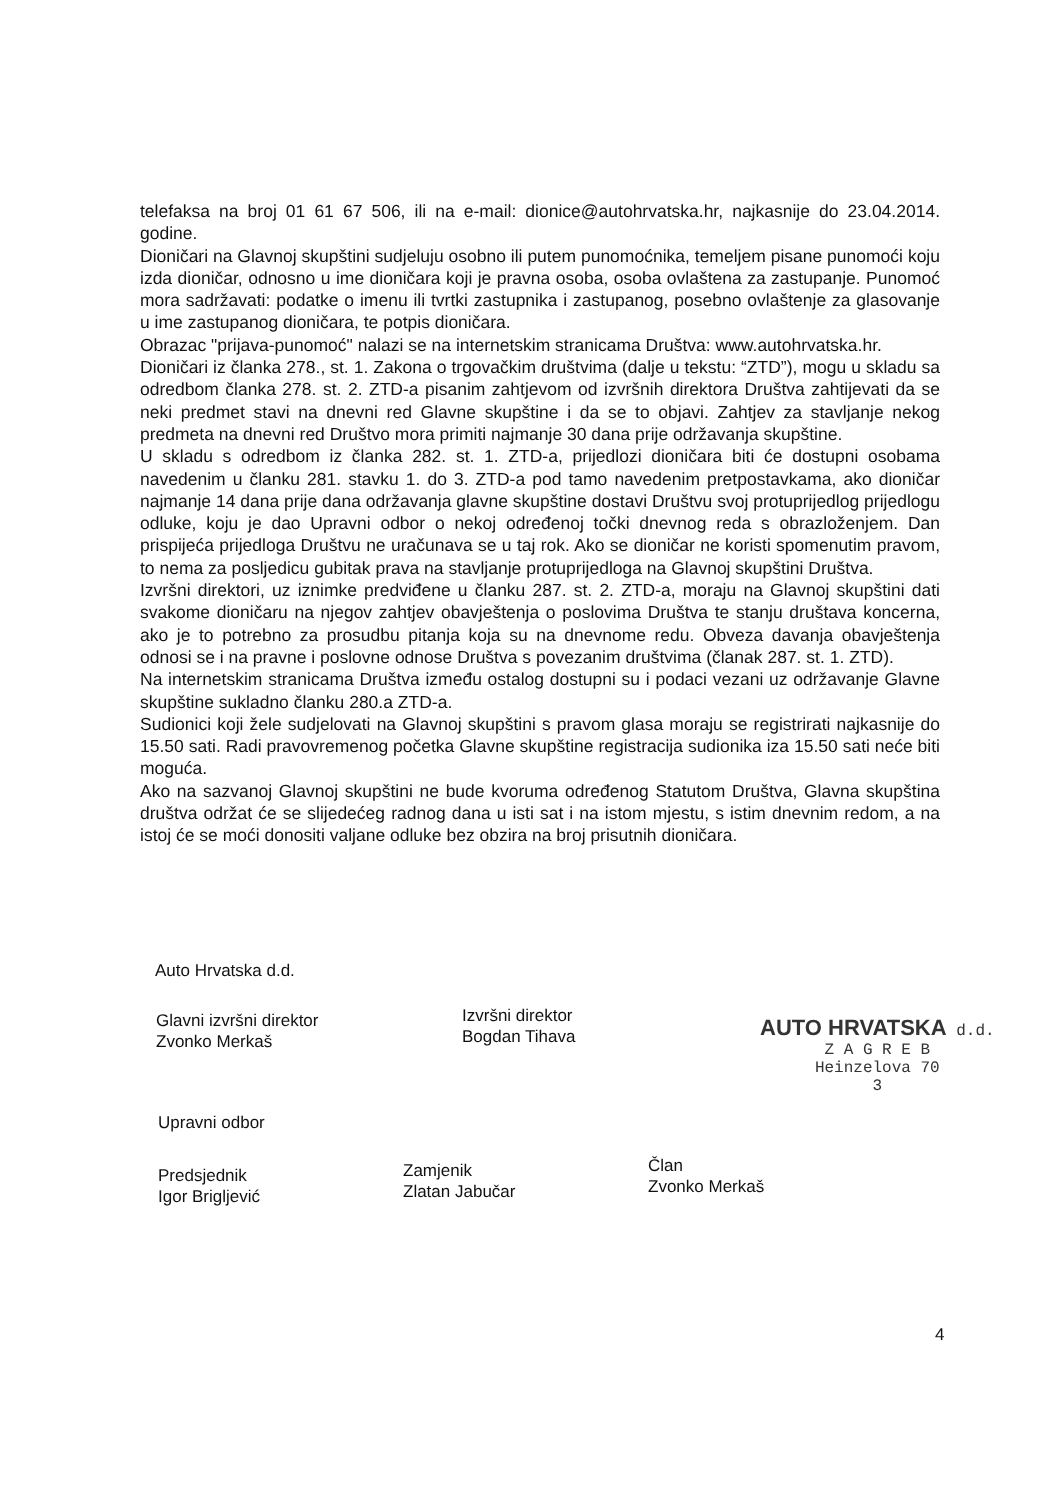telefaksa na broj 01 61 67 506, ili na e-mail: dionice@autohrvatska.hr, najkasnije do 23.04.2014. godine.
Dioničari na Glavnoj skupštini sudjeluju osobno ili putem punomoćnika, temeljem pisane punomoći koju izda dioničar, odnosno u ime dioničara koji je pravna osoba, osoba ovlaštena za zastupanje. Punomoć mora sadržavati: podatke o imenu ili tvrtki zastupnika i zastupanog, posebno ovlaštenje za glasovanje u ime zastupanog dioničara, te potpis dioničara.
Obrazac "prijava-punomoć" nalazi se na internetskim stranicama Društva: www.autohrvatska.hr.
Dioničari iz članka 278., st. 1. Zakona o trgovačkim društvima (dalje u tekstu: “ZTD”), mogu u skladu sa odredbom članka 278. st. 2. ZTD-a pisanim zahtjevom od izvršnih direktora Društva zahtijevati da se neki predmet stavi na dnevni red Glavne skupštine i da se to objavi. Zahtjev za stavljanje nekog predmeta na dnevni red Društvo mora primiti najmanje 30 dana prije održavanja skupštine.
U skladu s odredbom iz članka 282. st. 1. ZTD-a, prijedlozi dioničara biti će dostupni osobama navedenim u članku 281. stavku 1. do 3. ZTD-a pod tamo navedenim pretpostavkama, ako dioničar najmanje 14 dana prije dana održavanja glavne skupštine dostavi Društvu svoj protuprijedlog prijedlogu odluke, koju je dao Upravni odbor o nekoj određenoj točki dnevnog reda s obrazloženjem. Dan prispijeća prijedloga Društvu ne uračunava se u taj rok. Ako se dioničar ne koristi spomenutim pravom, to nema za posljedicu gubitak prava na stavljanje protuprijedloga na Glavnoj skupštini Društva.
Izvršni direktori, uz iznimke predviđene u članku 287. st. 2. ZTD-a, moraju na Glavnoj skupštini dati svakome dioničaru na njegov zahtjev obavještenja o poslovima Društva te stanju društava koncerna, ako je to potrebno za prosudbu pitanja koja su na dnevnome redu. Obveza davanja obavještenja odnosi se i na pravne i poslovne odnose Društva s povezanim društvima (članak 287. st. 1. ZTD).
Na internetskim stranicama Društva između ostalog dostupni su i podaci vezani uz održavanje Glavne skupštine sukladno članku 280.a ZTD-a.
Sudionici koji žele sudjelovati na Glavnoj skupštini s pravom glasa moraju se registrirati najkasnije do 15.50 sati. Radi pravovremenog početka Glavne skupštine registracija sudionika iza 15.50 sati neće biti moguća.
Ako na sazvanoj Glavnoj skupštini ne bude kvoruma određenog Statutom Društva, Glavna skupština društva održat će se slijedećeg radnog dana u isti sat i na istom mjestu, s istim dnevnim redom, a na istoj će se moći donositi valjane odluke bez obzira na broj prisutnih dioničara.
Auto Hrvatska d.d.
Glavni izvršni direktor
Zvonko Merkaš
Izvršni direktor
Bogdan Tihava
AUTO HRVATSKA d.d.
Z A G R E B
Heinzelova 70
3
Upravni odbor
Predsjednik
Igor Brigljević
Zamjenik
Zlatan Jabučar
Član
Zvonko Merkaš
4